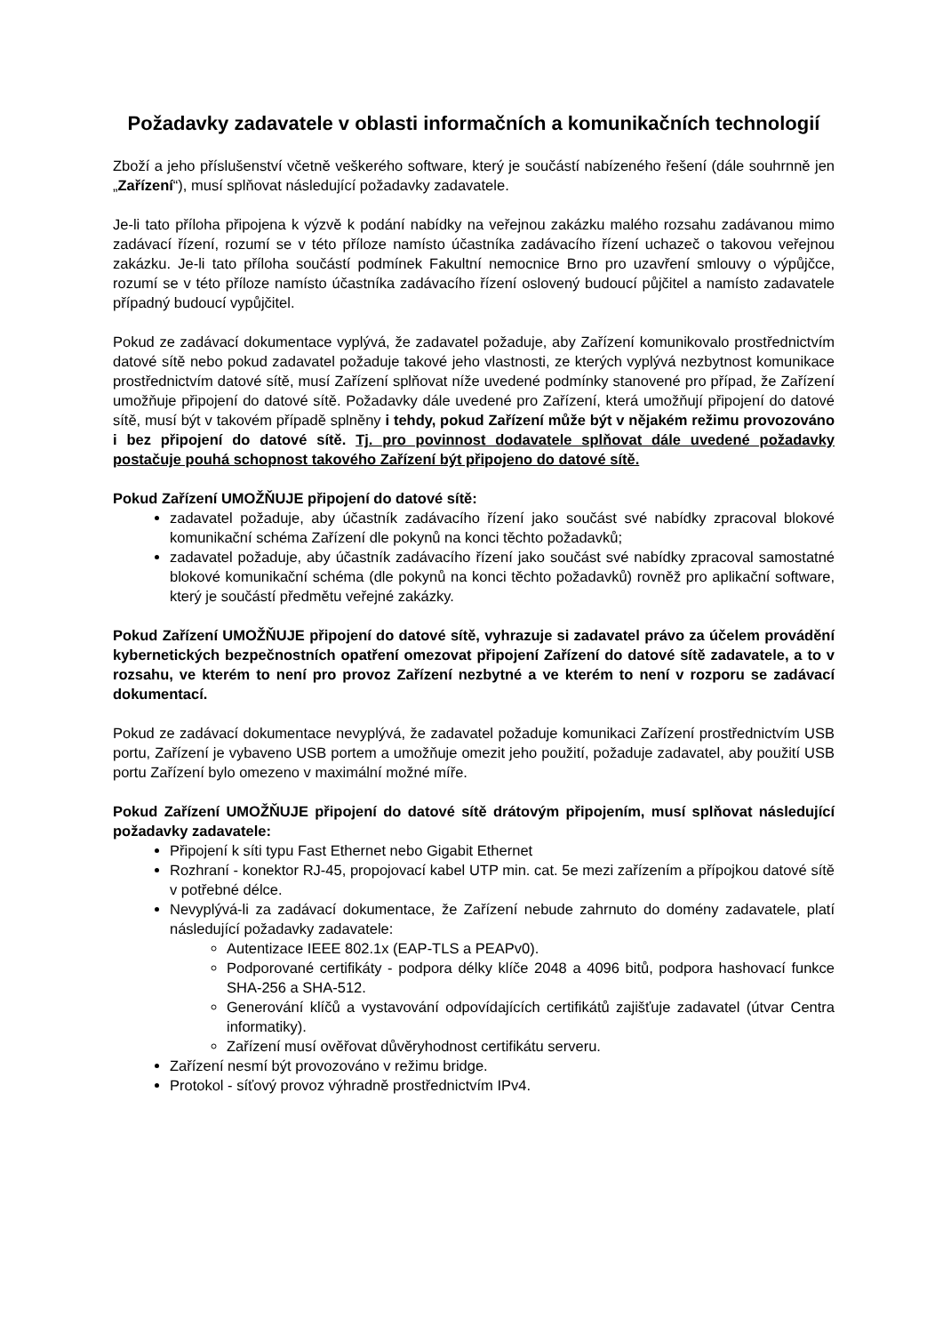Požadavky zadavatele v oblasti informačních a komunikačních technologií
Zboží a jeho příslušenství včetně veškerého software, který je součástí nabízeného řešení (dále souhrnně jen „Zařízení“), musí splňovat následující požadavky zadavatele.
Je-li tato příloha připojena k výzvě k podání nabídky na veřejnou zakázku malého rozsahu zadávanou mimo zadávací řízení, rozumí se v této příloze namísto účastníka zadávacího řízení uchazeč o takovou veřejnou zakázku. Je-li tato příloha součástí podmínek Fakultní nemocnice Brno pro uzavření smlouvy o výpůjčce, rozumí se v této příloze namísto účastníka zadávacího řízení oslovený budoucí půjčitel a namísto zadavatele případný budoucí vypůjčitel.
Pokud ze zadávací dokumentace vyplývá, že zadavatel požaduje, aby Zařízení komunikovalo prostřednictvím datové sítě nebo pokud zadavatel požaduje takové jeho vlastnosti, ze kterých vyplývá nezbytnost komunikace prostřednictvím datové sítě, musí Zařízení splňovat níže uvedené podmínky stanovené pro případ, že Zařízení umožňuje připojení do datové sítě. Požadavky dále uvedené pro Zařízení, která umožňují připojení do datové sítě, musí být v takovém případě splněny i tehdy, pokud Zařízení může být v nějakém režimu provozováno i bez připojení do datové sítě. Tj. pro povinnost dodavatele splňovat dále uvedené požadavky postačuje pouhá schopnost takového Zařízení být připojeno do datové sítě.
Pokud Zařízení UMOŽŇUJE připojení do datové sítě:
zadavatel požaduje, aby účastník zadávacího řízení jako součást své nabídky zpracoval blokové komunikační schéma Zařízení dle pokynů na konci těchto požadavků;
zadavatel požaduje, aby účastník zadávacího řízení jako součást své nabídky zpracoval samostatné blokové komunikační schéma (dle pokynů na konci těchto požadavků) rovněž pro aplikační software, který je součástí předmětu veřejné zakázky.
Pokud Zařízení UMOŽŇUJE připojení do datové sítě, vyhrazuje si zadavatel právo za účelem provádění kybernetických bezpečnostních opatření omezovat připojení Zařízení do datové sítě zadavatele, a to v rozsahu, ve kterém to není pro provoz Zařízení nezbytné a ve kterém to není v rozporu se zadávací dokumentací.
Pokud ze zadávací dokumentace nevyplývá, že zadavatel požaduje komunikaci Zařízení prostřednictvím USB portu, Zařízení je vybaveno USB portem a umožňuje omezit jeho použití, požaduje zadavatel, aby použití USB portu Zařízení bylo omezeno v maximální možné míře.
Pokud Zařízení UMOŽŇUJE připojení do datové sítě drátovým připojením, musí splňovat následující požadavky zadavatele:
Připojení k síti typu Fast Ethernet nebo Gigabit Ethernet
Rozhraní - konektor RJ-45, propojovací kabel UTP min. cat. 5e mezi zařízením a přípojkou datové sítě v potřebné délce.
Nevyplývá-li za zadávací dokumentace, že Zařízení nebude zahrnuto do domény zadavatele, platí následující požadavky zadavatele:
Autentizace IEEE 802.1x (EAP-TLS a PEAPv0).
Podporované certifikáty - podpora délky klíče 2048 a 4096 bitů, podpora hashovací funkce SHA-256 a SHA-512.
Generování klíčů a vystavování odpovídajících certifikátů zajišťuje zadavatel (útvar Centra informatiky).
Zařízení musí ověřovat důvěryhodnost certifikátu serveru.
Zařízení nesmí být provozováno v režimu bridge.
Protokol - síťový provoz výhradně prostřednictvím IPv4.